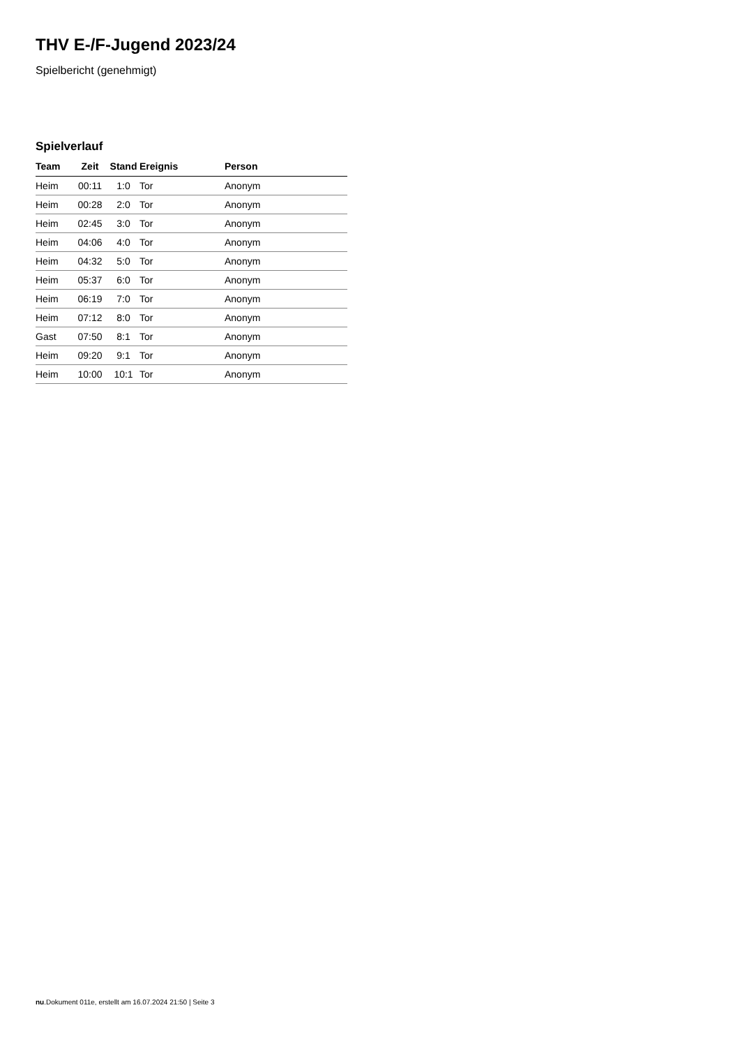THV E-/F-Jugend 2023/24
Spielbericht (genehmigt)
Spielverlauf
| Team | Zeit | Stand | Ereignis | Person |
| --- | --- | --- | --- | --- |
| Heim | 00:11 | 1:0 | Tor | Anonym |
| Heim | 00:28 | 2:0 | Tor | Anonym |
| Heim | 02:45 | 3:0 | Tor | Anonym |
| Heim | 04:06 | 4:0 | Tor | Anonym |
| Heim | 04:32 | 5:0 | Tor | Anonym |
| Heim | 05:37 | 6:0 | Tor | Anonym |
| Heim | 06:19 | 7:0 | Tor | Anonym |
| Heim | 07:12 | 8:0 | Tor | Anonym |
| Gast | 07:50 | 8:1 | Tor | Anonym |
| Heim | 09:20 | 9:1 | Tor | Anonym |
| Heim | 10:00 | 10:1 | Tor | Anonym |
nu.Dokument 011e, erstellt am 16.07.2024 21:50 | Seite 3